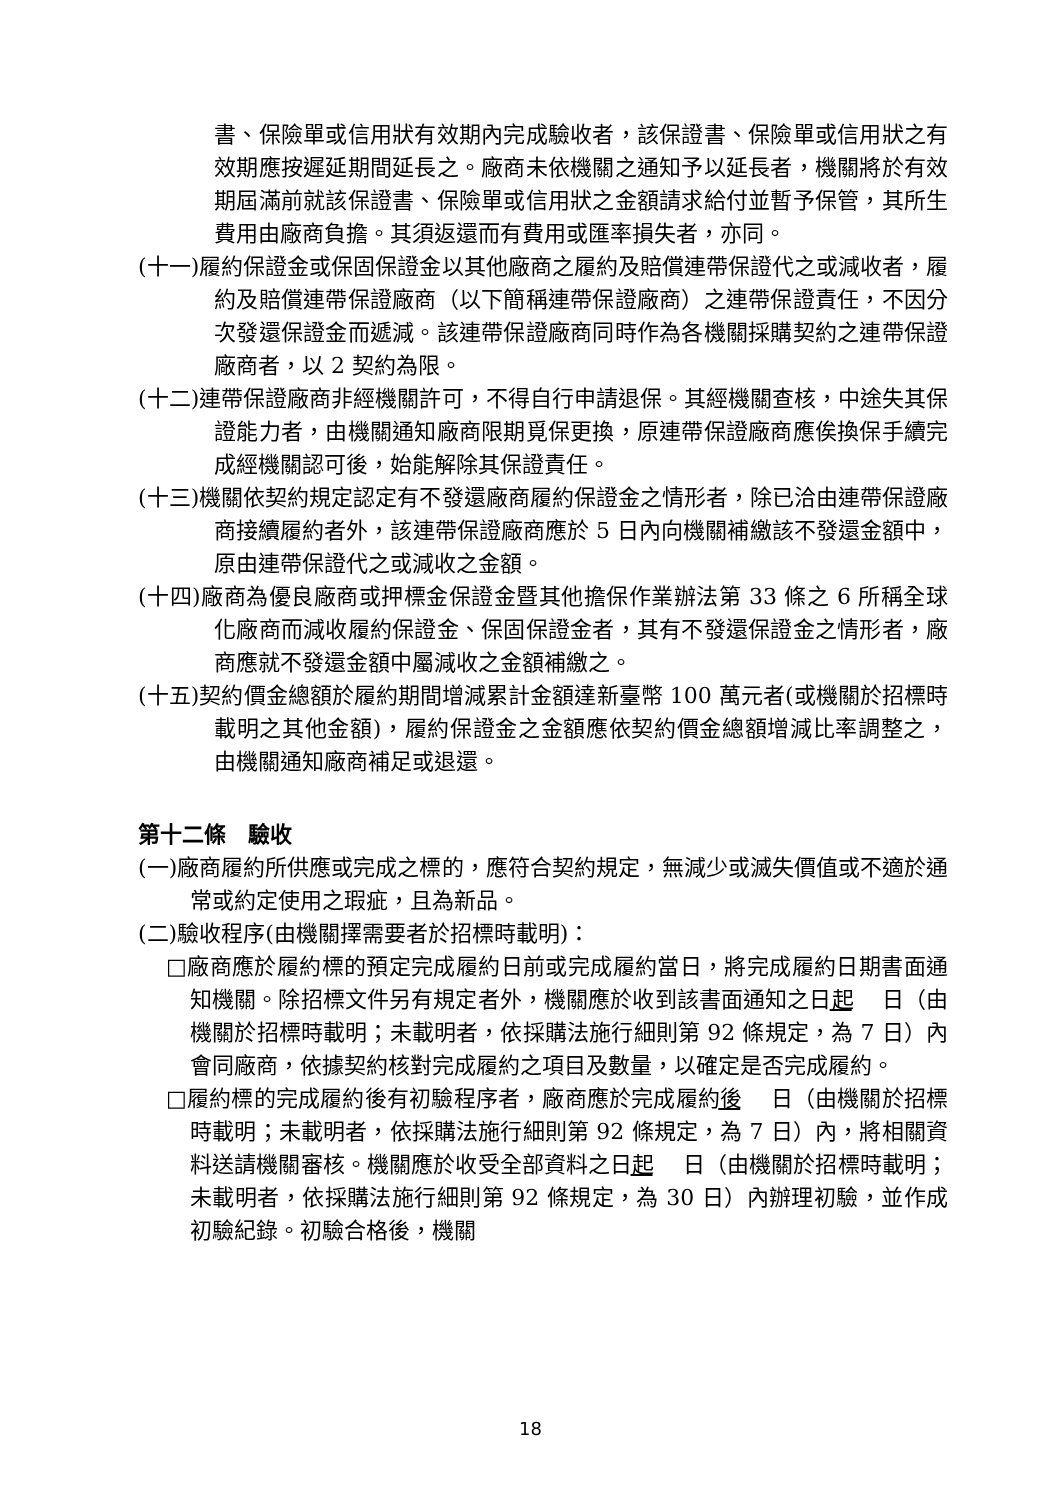書、保險單或信用狀有效期內完成驗收者，該保證書、保險單或信用狀之有效期應按遲延期間延長之。廠商未依機關之通知予以延長者，機關將於有效期屆滿前就該保證書、保險單或信用狀之金額請求給付並暫予保管，其所生費用由廠商負擔。其須返還而有費用或匯率損失者，亦同。
(十一)履約保證金或保固保證金以其他廠商之履約及賠償連帶保證代之或減收者，履約及賠償連帶保證廠商（以下簡稱連帶保證廠商）之連帶保證責任，不因分次發還保證金而遞減。該連帶保證廠商同時作為各機關採購契約之連帶保證廠商者，以 2 契約為限。
(十二)連帶保證廠商非經機關許可，不得自行申請退保。其經機關查核，中途失其保證能力者，由機關通知廠商限期覓保更換，原連帶保證廠商應俟換保手續完成經機關認可後，始能解除其保證責任。
(十三)機關依契約規定認定有不發還廠商履約保證金之情形者，除已洽由連帶保證廠商接續履約者外，該連帶保證廠商應於 5 日內向機關補繳該不發還金額中，原由連帶保證代之或減收之金額。
(十四)廠商為優良廠商或押標金保證金暨其他擔保作業辦法第 33 條之 6 所稱全球化廠商而減收履約保證金、保固保證金者，其有不發還保證金之情形者，廠商應就不發還金額中屬減收之金額補繳之。
(十五)契約價金總額於履約期間增減累計金額達新臺幣 100 萬元者(或機關於招標時載明之其他金額)，履約保證金之金額應依契約價金總額增減比率調整之，由機關通知廠商補足或退還。
第十二條　驗收
(一)廠商履約所供應或完成之標的，應符合契約規定，無減少或滅失價值或不適於通常或約定使用之瑕疵，且為新品。
(二)驗收程序(由機關擇需要者於招標時載明)：
□廠商應於履約標的預定完成履約日前或完成履約當日，將完成履約日期書面通知機關。除招標文件另有規定者外，機關應於收到該書面通知之日起　 日（由機關於招標時載明；未載明者，依採購法施行細則第 92 條規定，為 7 日）內會同廠商，依據契約核對完成履約之項目及數量，以確定是否完成履約。
□履約標的完成履約後有初驗程序者，廠商應於完成履約後　 日（由機關於招標時載明；未載明者，依採購法施行細則第 92 條規定，為 7 日）內，將相關資料送請機關審核。機關應於收受全部資料之日起　 日（由機關於招標時載明；未載明者，依採購法施行細則第 92 條規定，為 30 日）內辦理初驗，並作成初驗紀錄。初驗合格後，機關
18